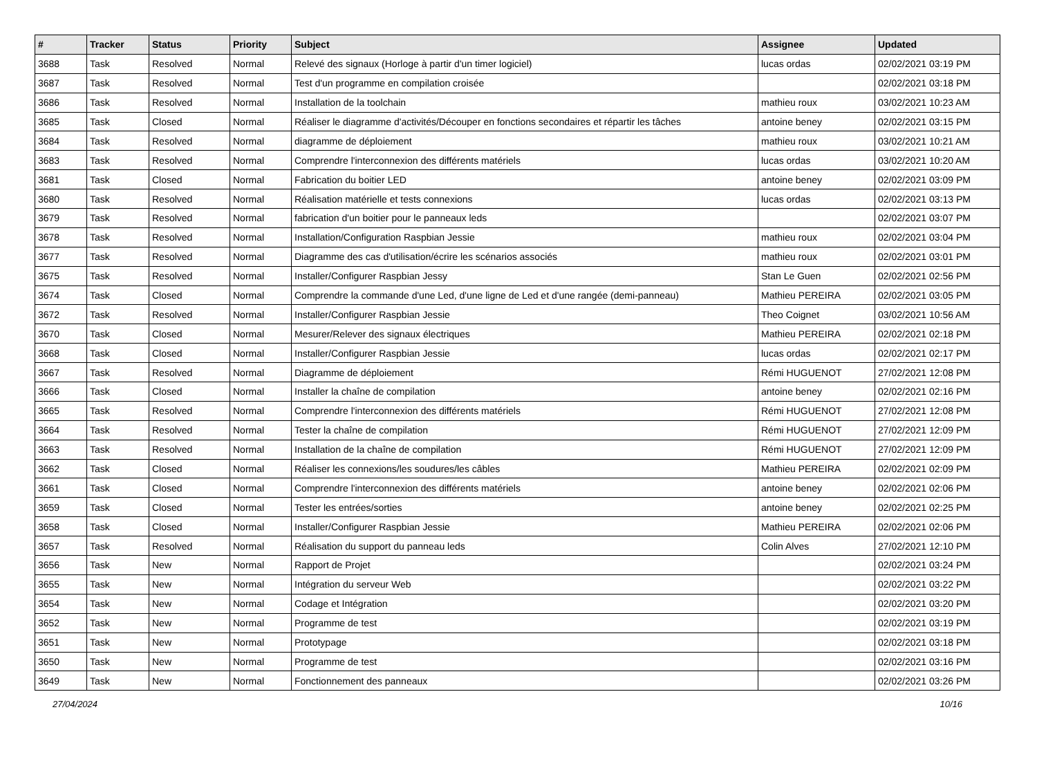| # | Tracker | Status | Priority | Subject | Assignee | Updated |
| --- | --- | --- | --- | --- | --- | --- |
| 3688 | Task | Resolved | Normal | Relevé des signaux (Horloge à partir d'un timer logiciel) | lucas ordas | 02/02/2021 03:19 PM |
| 3687 | Task | Resolved | Normal | Test d'un programme en compilation croisée | | 02/02/2021 03:18 PM |
| 3686 | Task | Resolved | Normal | Installation de la toolchain | mathieu roux | 03/02/2021 10:23 AM |
| 3685 | Task | Closed | Normal | Réaliser le diagramme d'activités/Découper en fonctions secondaires et répartir les tâches | antoine beney | 02/02/2021 03:15 PM |
| 3684 | Task | Resolved | Normal | diagramme de déploiement | mathieu roux | 03/02/2021 10:21 AM |
| 3683 | Task | Resolved | Normal | Comprendre l'interconnexion des différents matériels | lucas ordas | 03/02/2021 10:20 AM |
| 3681 | Task | Closed | Normal | Fabrication du boitier LED | antoine beney | 02/02/2021 03:09 PM |
| 3680 | Task | Resolved | Normal | Réalisation matérielle et tests connexions | lucas ordas | 02/02/2021 03:13 PM |
| 3679 | Task | Resolved | Normal | fabrication d'un boitier pour le panneaux leds | | 02/02/2021 03:07 PM |
| 3678 | Task | Resolved | Normal | Installation/Configuration Raspbian Jessie | mathieu roux | 02/02/2021 03:04 PM |
| 3677 | Task | Resolved | Normal | Diagramme des cas d'utilisation/écrire les scénarios associés | mathieu roux | 02/02/2021 03:01 PM |
| 3675 | Task | Resolved | Normal | Installer/Configurer Raspbian Jessy | Stan Le Guen | 02/02/2021 02:56 PM |
| 3674 | Task | Closed | Normal | Comprendre la commande d'une Led, d'une ligne de Led et d'une rangée (demi-panneau) | Mathieu PEREIRA | 02/02/2021 03:05 PM |
| 3672 | Task | Resolved | Normal | Installer/Configurer Raspbian Jessie | Theo Coignet | 03/02/2021 10:56 AM |
| 3670 | Task | Closed | Normal | Mesurer/Relever des signaux électriques | Mathieu PEREIRA | 02/02/2021 02:18 PM |
| 3668 | Task | Closed | Normal | Installer/Configurer Raspbian Jessie | lucas ordas | 02/02/2021 02:17 PM |
| 3667 | Task | Resolved | Normal | Diagramme de déploiement | Rémi HUGUENOT | 27/02/2021 12:08 PM |
| 3666 | Task | Closed | Normal | Installer la chaîne de compilation | antoine beney | 02/02/2021 02:16 PM |
| 3665 | Task | Resolved | Normal | Comprendre l'interconnexion des différents matériels | Rémi HUGUENOT | 27/02/2021 12:08 PM |
| 3664 | Task | Resolved | Normal | Tester la chaîne de compilation | Rémi HUGUENOT | 27/02/2021 12:09 PM |
| 3663 | Task | Resolved | Normal | Installation de la chaîne de compilation | Rémi HUGUENOT | 27/02/2021 12:09 PM |
| 3662 | Task | Closed | Normal | Réaliser les connexions/les soudures/les câbles | Mathieu PEREIRA | 02/02/2021 02:09 PM |
| 3661 | Task | Closed | Normal | Comprendre l'interconnexion des différents matériels | antoine beney | 02/02/2021 02:06 PM |
| 3659 | Task | Closed | Normal | Tester les entrées/sorties | antoine beney | 02/02/2021 02:25 PM |
| 3658 | Task | Closed | Normal | Installer/Configurer Raspbian Jessie | Mathieu PEREIRA | 02/02/2021 02:06 PM |
| 3657 | Task | Resolved | Normal | Réalisation du support du panneau leds | Colin Alves | 27/02/2021 12:10 PM |
| 3656 | Task | New | Normal | Rapport de Projet | | 02/02/2021 03:24 PM |
| 3655 | Task | New | Normal | Intégration du serveur Web | | 02/02/2021 03:22 PM |
| 3654 | Task | New | Normal | Codage et Intégration | | 02/02/2021 03:20 PM |
| 3652 | Task | New | Normal | Programme de test | | 02/02/2021 03:19 PM |
| 3651 | Task | New | Normal | Prototypage | | 02/02/2021 03:18 PM |
| 3650 | Task | New | Normal | Programme de test | | 02/02/2021 03:16 PM |
| 3649 | Task | New | Normal | Fonctionnement des panneaux | | 02/02/2021 03:26 PM |
27/04/2024 10/16